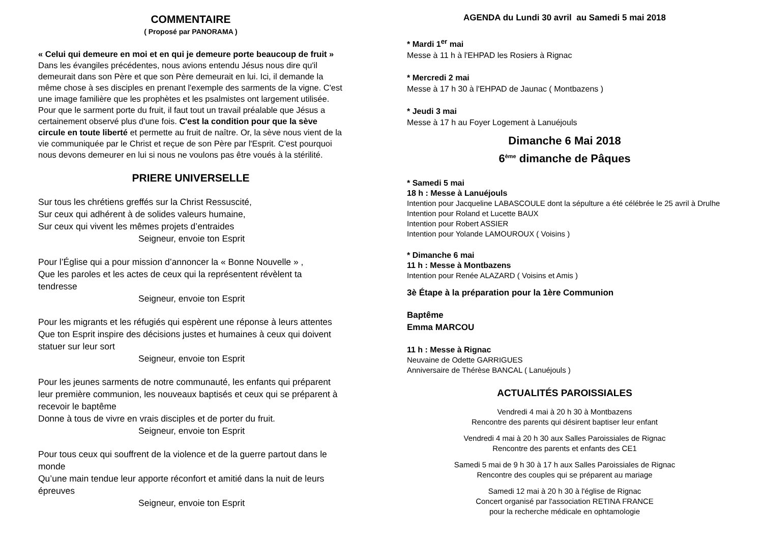COMMENTAIRE
( Proposé par PANORAMA )
« Celui qui demeure en moi et en qui je demeure porte beaucoup de fruit »
Dans les évangiles précédentes, nous avions entendu Jésus nous dire qu'il demeurait dans son Père et que son Père demeurait en lui. Ici, il demande la même chose à ses disciples en prenant l'exemple des sarments de la vigne. C'est une image familière que les prophètes et les psalmistes ont largement utilisée. Pour que le sarment porte du fruit, il faut tout un travail préalable que Jésus a certainement observé plus d'une fois. C'est la condition pour que la sève circule en toute liberté et permette au fruit de naître. Or, la sève nous vient de la vie communiquée par le Christ et reçue de son Père par l'Esprit. C'est pourquoi nous devons demeurer en lui si nous ne voulons pas être voués à la stérilité.
PRIERE UNIVERSELLE
Sur tous les chrétiens greffés sur la Christ Ressuscité,
Sur ceux qui adhérent à de solides valeurs humaine,
Sur ceux qui vivent les mêmes projets d’entraides
Seigneur, envoie ton Esprit
Pour l’Église qui a pour mission d’annoncer la « Bonne Nouvelle » ,
Que les paroles et les actes de ceux qui la représentent révèlent ta tendresse
Seigneur, envoie ton Esprit
Pour les migrants et les réfugiés qui espèrent une réponse à leurs attentes
Que ton Esprit inspire des décisions justes et humaines à ceux qui doivent statuer sur leur sort
Seigneur, envoie ton Esprit
Pour les jeunes sarments de notre communauté, les enfants qui préparent leur première communion, les nouveaux baptisés et ceux qui se préparent à recevoir le baptême
Donne à tous de vivre en vrais disciples et de porter du fruit.
Seigneur, envoie ton Esprit
Pour tous ceux qui souffrent de la violence et de la guerre partout dans le monde
Qu’une main tendue leur apporte réconfort et amitié dans la nuit de leurs épreuves
Seigneur, envoie ton Esprit
AGENDA du Lundi 30 avril au Samedi 5 mai 2018
* Mardi 1<sup>er</sup> mai
Messe à 11 h à l'EHPAD les Rosiers à Rignac
* Mercredi 2 mai
Messe à 17 h 30 à l'EHPAD de Jaunac ( Montbazens )
* Jeudi 3 mai
Messe à 17 h au Foyer Logement à Lanuéjouls
Dimanche 6 Mai 2018
6<sup>ème</sup> dimanche de Pâques
* Samedi 5 mai
18 h : Messe à Lanuéjouls
Intention pour Jacqueline LABASCOULE dont la sépulture a été célébrée le 25 avril à Drulhe
Intention pour Roland et Lucette BAUX
Intention pour Robert ASSIER
Intention pour Yolande LAMOUROUX ( Voisins )
* Dimanche 6 mai
11 h : Messe à Montbazens
Intention pour Renée ALAZARD ( Voisins et Amis )
3è Étape à la préparation pour la 1ère Communion
Baptême
Emma MARCOU
11 h : Messe à Rignac
Neuvaine de Odette GARRIGUES
Anniversaire de Thérèse BANCAL ( Lanuéjouls )
ACTUALITÉS PAROISSIALES
Vendredi 4 mai à 20 h 30 à Montbazens
Rencontre des parents qui désirent baptiser leur enfant
Vendredi 4 mai à 20 h 30 aux Salles Paroissiales de Rignac
Rencontre des parents et enfants des CE1
Samedi 5 mai de 9 h 30 à 17 h aux Salles Paroissiales de Rignac
Rencontre des couples qui se préparent au mariage
Samedi 12 mai à 20 h 30 à l'église de Rignac
Concert organisé par l'association RETINA FRANCE
pour la recherche médicale en ophtamologie